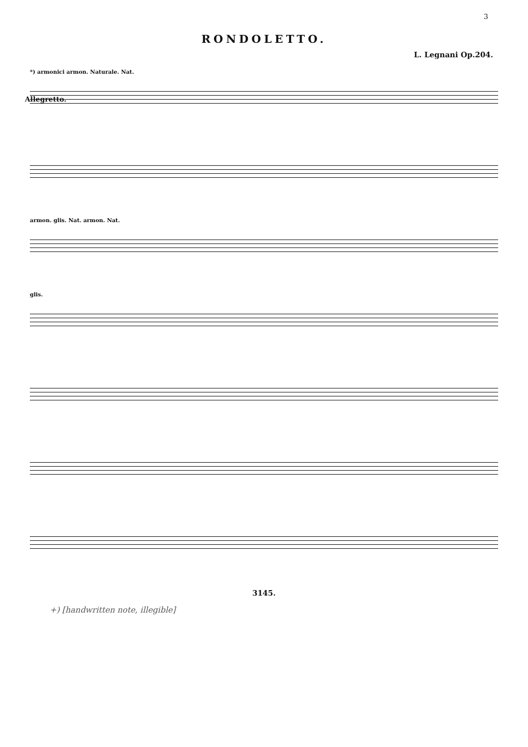3
RONDOLETTO.
L. Legnani Op.204.
*) armonici armon. Naturale. Nat.
Allegretto.
armon. glis. Nat. armon. Nat.
glis.
3145.
+) [handwritten note, illegible]